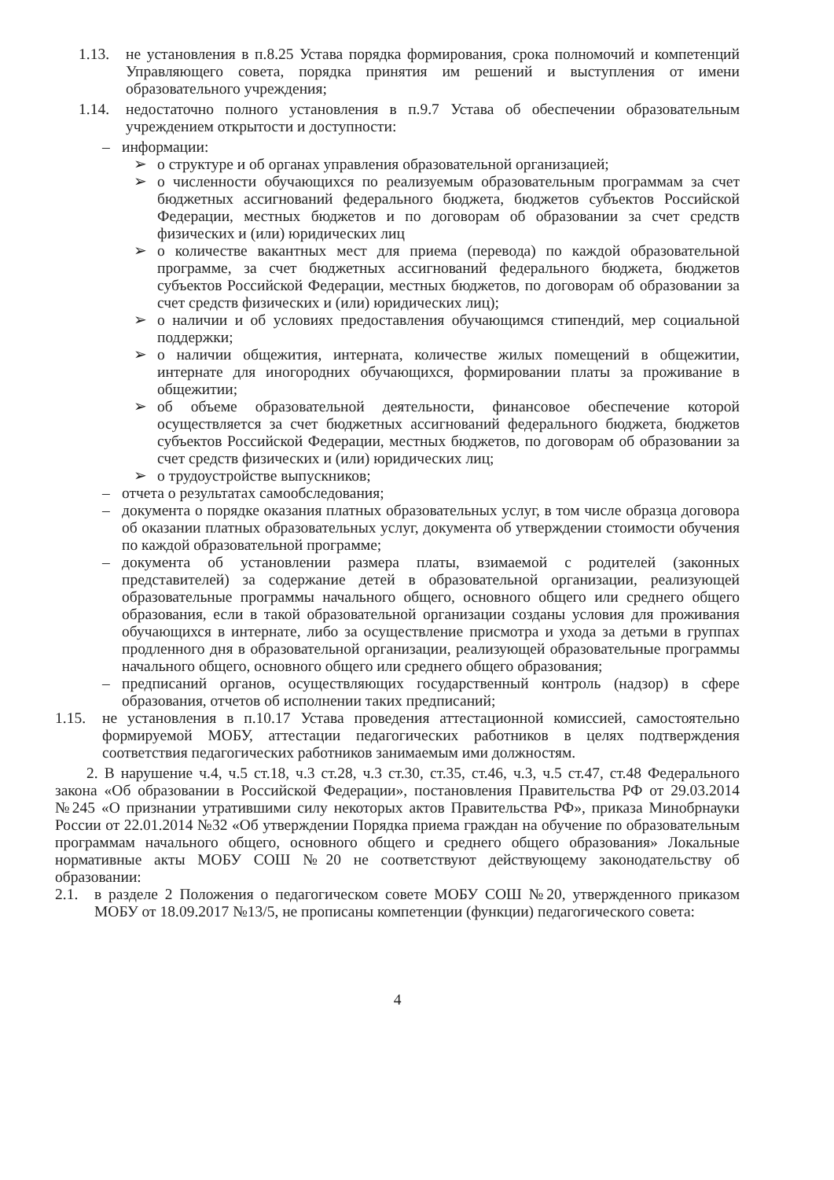1.13. не установления в п.8.25 Устава порядка формирования, срока полномочий и компетенций Управляющего совета, порядка принятия им решений и выступления от имени образовательного учреждения;
1.14. недостаточно полного установления в п.9.7 Устава об обеспечении образовательным учреждением открытости и доступности:
– информации:
➢ о структуре и об органах управления образовательной организацией;
➢ о численности обучающихся по реализуемым образовательным программам за счет бюджетных ассигнований федерального бюджета, бюджетов субъектов Российской Федерации, местных бюджетов и по договорам об образовании за счет средств физических и (или) юридических лиц
➢ о количестве вакантных мест для приема (перевода) по каждой образовательной программе, за счет бюджетных ассигнований федерального бюджета, бюджетов субъектов Российской Федерации, местных бюджетов, по договорам об образовании за счет средств физических и (или) юридических лиц);
➢ о наличии и об условиях предоставления обучающимся стипендий, мер социальной поддержки;
➢ о наличии общежития, интерната, количестве жилых помещений в общежитии, интернате для иногородних обучающихся, формировании платы за проживание в общежитии;
➢ об объеме образовательной деятельности, финансовое обеспечение которой осуществляется за счет бюджетных ассигнований федерального бюджета, бюджетов субъектов Российской Федерации, местных бюджетов, по договорам об образовании за счет средств физических и (или) юридических лиц;
➢ о трудоустройстве выпускников;
– отчета о результатах самообследования;
– документа о порядке оказания платных образовательных услуг, в том числе образца договора об оказании платных образовательных услуг, документа об утверждении стоимости обучения по каждой образовательной программе;
– документа об установлении размера платы, взимаемой с родителей (законных представителей) за содержание детей в образовательной организации, реализующей образовательные программы начального общего, основного общего или среднего общего образования, если в такой образовательной организации созданы условия для проживания обучающихся в интернате, либо за осуществление присмотра и ухода за детьми в группах продленного дня в образовательной организации, реализующей образовательные программы начального общего, основного общего или среднего общего образования;
– предписаний органов, осуществляющих государственный контроль (надзор) в сфере образования, отчетов об исполнении таких предписаний;
1.15. не установления в п.10.17 Устава проведения аттестационной комиссией, самостоятельно формируемой МОБУ, аттестации педагогических работников в целях подтверждения соответствия педагогических работников занимаемым ими должностям.
2. В нарушение ч.4, ч.5 ст.18, ч.3 ст.28, ч.3 ст.30, ст.35, ст.46, ч.3, ч.5 ст.47, ст.48 Федерального закона «Об образовании в Российской Федерации», постановления Правительства РФ от 29.03.2014 №245 «О признании утратившими силу некоторых актов Правительства РФ», приказа Минобрнауки России от 22.01.2014 №32 «Об утверждении Порядка приема граждан на обучение по образовательным программам начального общего, основного общего и среднего общего образования» Локальные нормативные акты МОБУ СОШ №20 не соответствуют действующему законодательству об образовании:
2.1. в разделе 2 Положения о педагогическом совете МОБУ СОШ №20, утвержденного приказом МОБУ от 18.09.2017 №13/5, не прописаны компетенции (функции) педагогического совета:
4